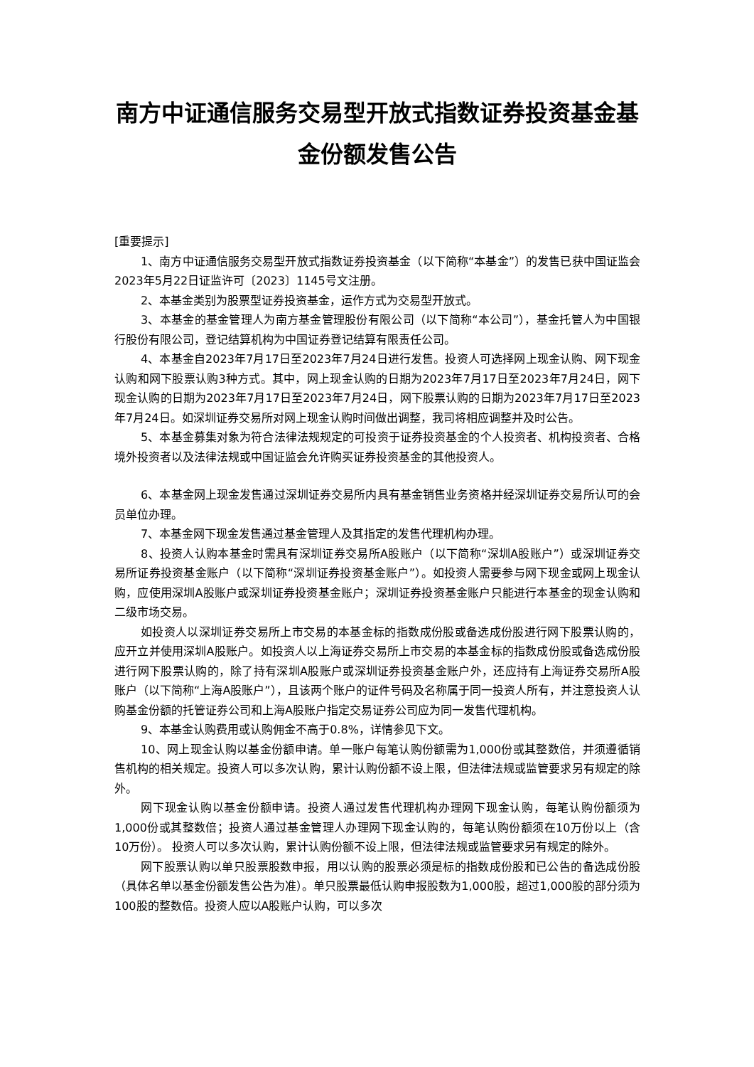南方中证通信服务交易型开放式指数证券投资基金基金份额发售公告
[重要提示]
1、南方中证通信服务交易型开放式指数证券投资基金（以下简称“本基金”）的发售已获中国证监会2023年5月22日证监许可〔2023〕1145号文注册。
2、本基金类别为股票型证券投资基金，运作方式为交易型开放式。
3、本基金的基金管理人为南方基金管理股份有限公司（以下简称“本公司”），基金托管人为中国银行股份有限公司，登记结算机构为中国证券登记结算有限责任公司。
4、本基金自2023年7月17日至2023年7月24日进行发售。投资人可选择网上现金认购、网下现金认购和网下股票认购3种方式。其中，网上现金认购的日期为2023年7月17日至2023年7月24日，网下现金认购的日期为2023年7月17日至2023年7月24日，网下股票认购的日期为2023年7月17日至2023年7月24日。如深圳证券交易所对网上现金认购时间做出调整，我司将相应调整并及时公告。
5、本基金募集对象为符合法律法规规定的可投资于证券投资基金的个人投资者、机构投资者、合格境外投资者以及法律法规或中国证监会允许购买证券投资基金的其他投资人。
6、本基金网上现金发售通过深圳证券交易所内具有基金销售业务资格并经深圳证券交易所认可的会员单位办理。
7、本基金网下现金发售通过基金管理人及其指定的发售代理机构办理。
8、投资人认购本基金时需具有深圳证券交易所A股账户（以下简称“深圳A股账户”）或深圳证券交易所证券投资基金账户（以下简称“深圳证券投资基金账户”）。如投资人需要参与网下现金或网上现金认购，应使用深圳A股账户或深圳证券投资基金账户；深圳证券投资基金账户只能进行本基金的现金认购和二级市场交易。
如投资人以深圳证券交易所上市交易的本基金标的指数成份股或备选成份股进行网下股票认购的，应开立并使用深圳A股账户。如投资人以上海证券交易所上市交易的本基金标的指数成份股或备选成份股进行网下股票认购的，除了持有深圳A股账户或深圳证券投资基金账户外，还应持有上海证券交易所A股账户（以下简称“上海A股账户”），且该两个账户的证件号码及名称属于同一投资人所有，并注意投资人认购基金份额的托管证券公司和上海A股账户指定交易证券公司应为同一发售代理机构。
9、本基金认购费用或认购佣金不高于0.8%，详情参见下文。
10、网上现金认购以基金份额申请。单一账户每笔认购份额需为1,000份或其整数倍，并须遵循销售机构的相关规定。投资人可以多次认购，累计认购份额不设上限，但法律法规或监管要求另有规定的除外。
网下现金认购以基金份额申请。投资人通过发售代理机构办理网下现金认购，每笔认购份额须为1,000份或其整数倍；投资人通过基金管理人办理网下现金认购的，每笔认购份额须在10万份以上（含10万份）。 投资人可以多次认购，累计认购份额不设上限，但法律法规或监管要求另有规定的除外。
网下股票认购以单只股票股数申报，用以认购的股票必须是标的指数成份股和已公告的备选成份股（具体名单以基金份额发售公告为准）。单只股票最低认购申报股数为1,000股，超过1,000股的部分须为100股的整数倍。投资人应以A股账户认购，可以多次